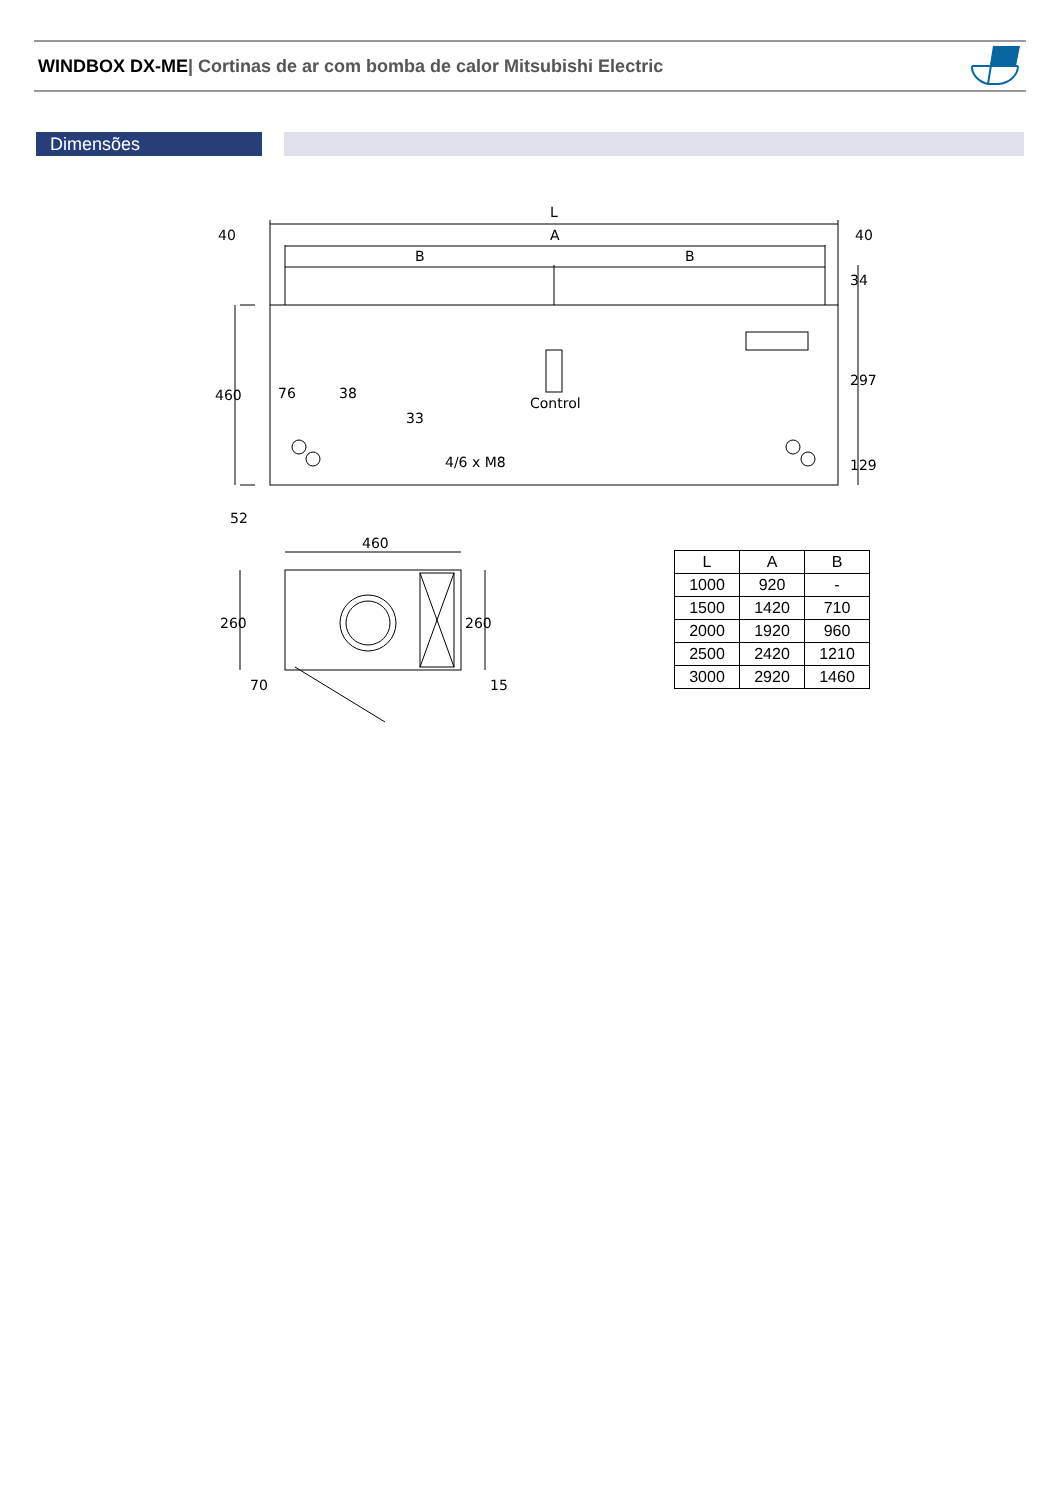WINDBOX DX-ME| Cortinas de ar com bomba de calor Mitsubishi Electric
Dimensões
L
A
40
40
B
B
Control
4/6 x M8
76
38
460
52
34
297
129
33
460
260
260
70
15
| L | A | B |
| --- | --- | --- |
| 1000 | 920 | - |
| 1500 | 1420 | 710 |
| 2000 | 1920 | 960 |
| 2500 | 2420 | 1210 |
| 3000 | 2920 | 1460 |